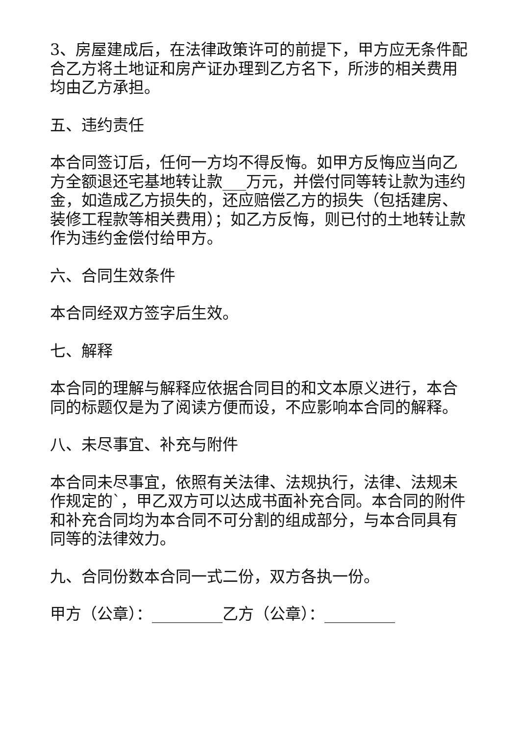3、房屋建成后，在法律政策许可的前提下，甲方应无条件配合乙方将土地证和房产证办理到乙方名下，所涉的相关费用均由乙方承担。
五、违约责任
本合同签订后，任何一方均不得反悔。如甲方反悔应当向乙方全额退还宅基地转让款___万元，并偿付同等转让款为违约金，如造成乙方损失的，还应赔偿乙方的损失（包括建房、装修工程款等相关费用）；如乙方反悔，则已付的土地转让款作为违约金偿付给甲方。
六、合同生效条件
本合同经双方签字后生效。
七、解释
本合同的理解与解释应依据合同目的和文本原义进行，本合同的标题仅是为了阅读方便而设，不应影响本合同的解释。
八、未尽事宜、补充与附件
本合同未尽事宜，依照有关法律、法规执行，法律、法规未作规定的`，甲乙双方可以达成书面补充合同。本合同的附件和补充合同均为本合同不可分割的组成部分，与本合同具有同等的法律效力。
九、合同份数本合同一式二份，双方各执一份。
甲方（公章）：_________乙方（公章）：_________